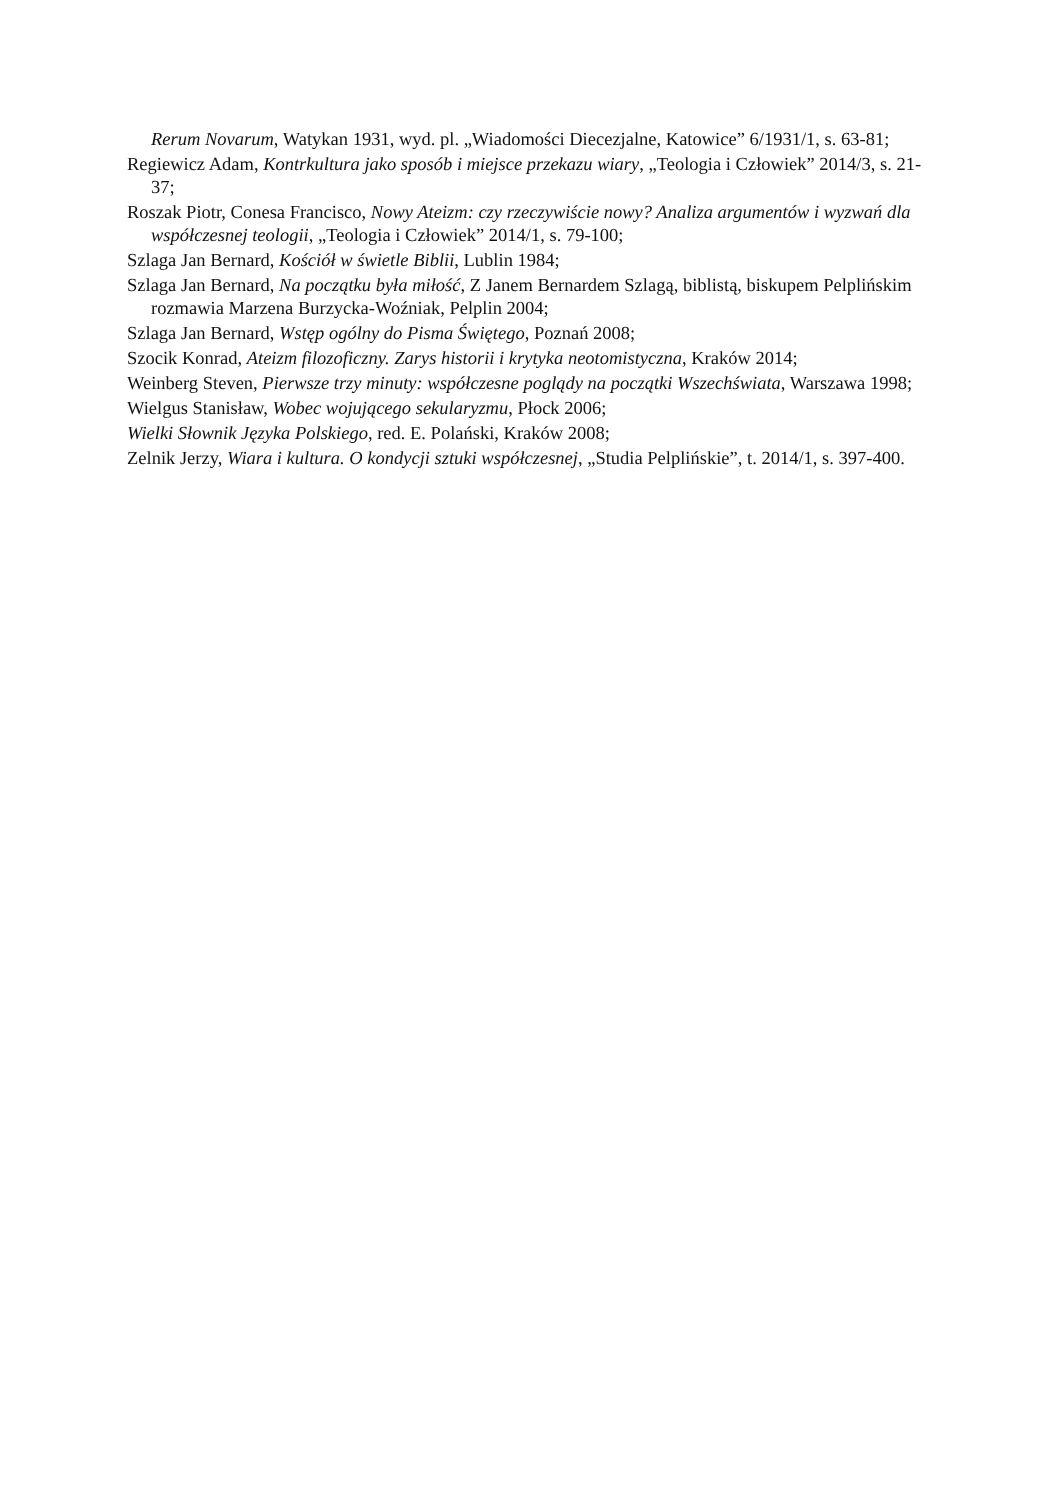Rerum Novarum, Watykan 1931, wyd. pl. „Wiadomości Diecezjalne, Katowice” 6/1931/1, s. 63-81;
Regiewicz Adam, Kontrkultura jako sposób i miejsce przekazu wiary, „Teologia i Człowiek” 2014/3, s. 21-37;
Roszak Piotr, Conesa Francisco, Nowy Ateizm: czy rzeczywiście nowy? Analiza argumentów i wyzwań dla współczesnej teologii, „Teologia i Człowiek” 2014/1, s. 79-100;
Szlaga Jan Bernard, Kościół w świetle Biblii, Lublin 1984;
Szlaga Jan Bernard, Na początku była miłość, Z Janem Bernardem Szlagą, biblistą, biskupem Pelplińskim rozmawia Marzena Burzycka-Woźniak, Pelplin 2004;
Szlaga Jan Bernard, Wstęp ogólny do Pisma Świętego, Poznań 2008;
Szocik Konrad, Ateizm filozoficzny. Zarys historii i krytyka neotomistyczna, Kraków 2014;
Weinberg Steven, Pierwsze trzy minuty: współczesne poglądy na początki Wszechświata, Warszawa 1998;
Wielgus Stanisław, Wobec wojującego sekularyzmu, Płock 2006;
Wielki Słownik Języka Polskiego, red. E. Polański, Kraków 2008;
Zelnik Jerzy, Wiara i kultura. O kondycji sztuki współczesnej, „Studia Pelplińskie”, t. 2014/1, s. 397-400.